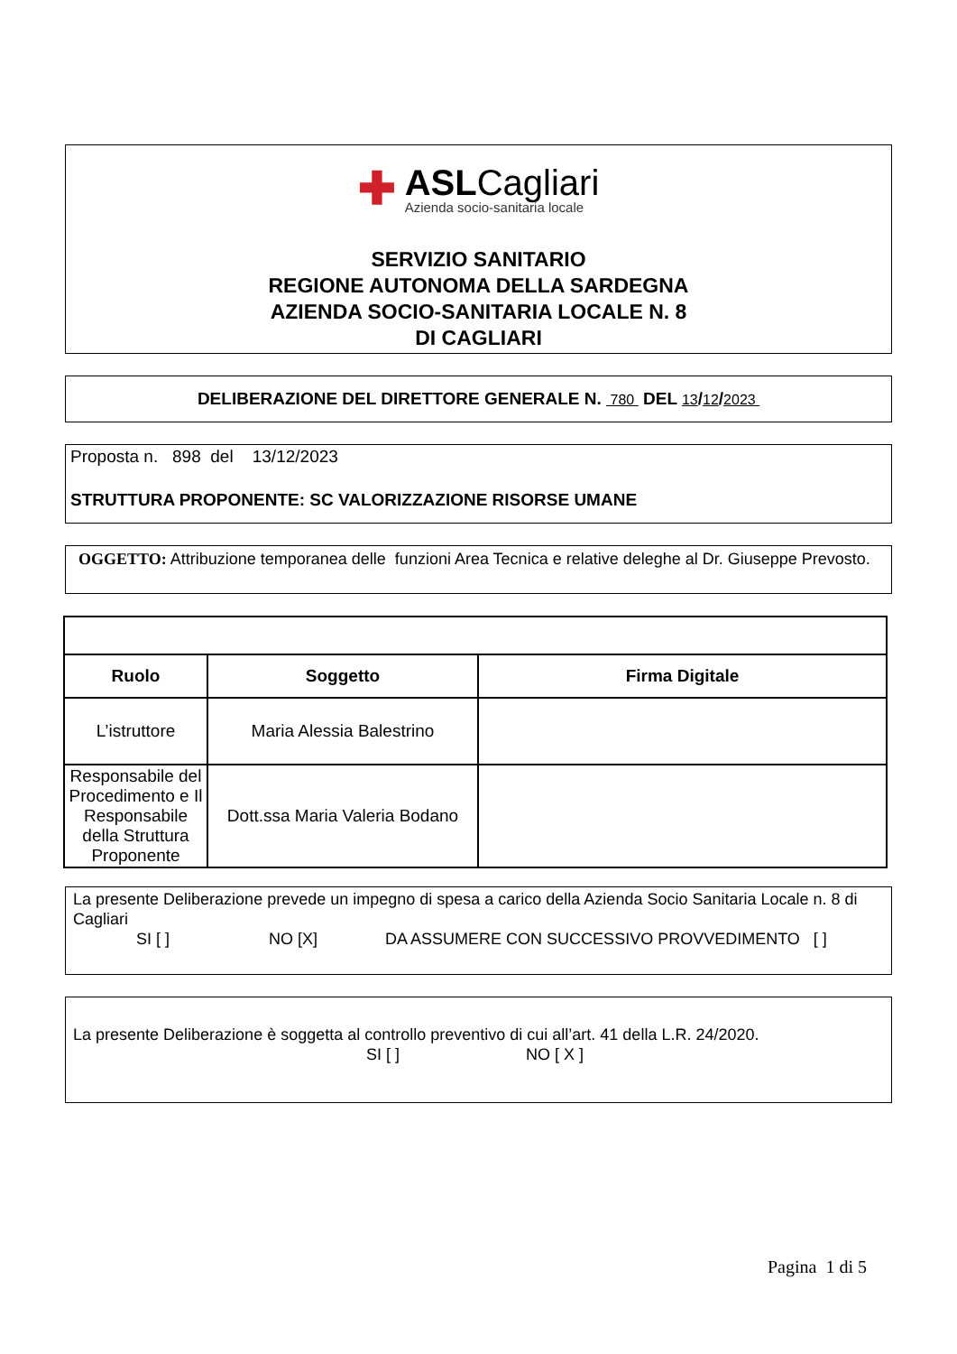✚
ASLCagliari
Azienda socio-sanitaria locale
SERVIZIO SANITARIO
REGIONE AUTONOMA DELLA SARDEGNA
AZIENDA SOCIO-SANITARIA LOCALE N. 8
DI CAGLIARI
DELIBERAZIONE DEL DIRETTORE GENERALE N. 780 DEL 13/12/2023
Proposta n. 898 del 13/12/2023
STRUTTURA PROPONENTE: SC VALORIZZAZIONE RISORSE UMANE
OGGETTO: Attribuzione temporanea delle funzioni Area Tecnica e relative deleghe al Dr. Giuseppe Prevosto.
| Ruolo | Soggetto | Firma Digitale |
| --- | --- | --- |
| L’istruttore | Maria Alessia Balestrino | |
| Responsabile del Procedimento e Il Responsabile della Struttura Proponente | Dott.ssa Maria Valeria Bodano | |
La presente Deliberazione prevede un impegno di spesa a carico della Azienda Socio Sanitaria Locale n. 8 di Cagliari
SI [ ] NO [X] DA ASSUMERE CON SUCCESSIVO PROVVEDIMENTO [ ]
La presente Deliberazione è soggetta al controllo preventivo di cui all’art. 41 della L.R. 24/2020.
SI [ ] NO [ X ]
Pagina 1 di 5